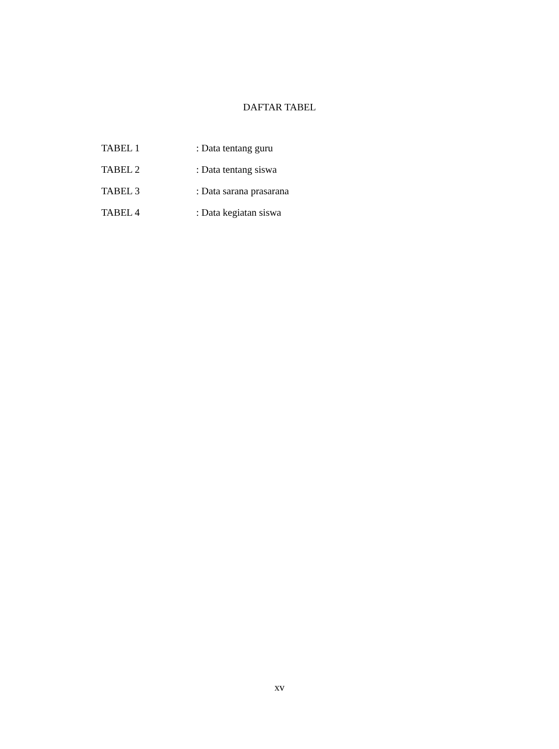DAFTAR TABEL
TABEL 1 : Data tentang guru
TABEL 2 : Data tentang siswa
TABEL 3 : Data sarana prasarana
TABEL 4 : Data kegiatan siswa
xv